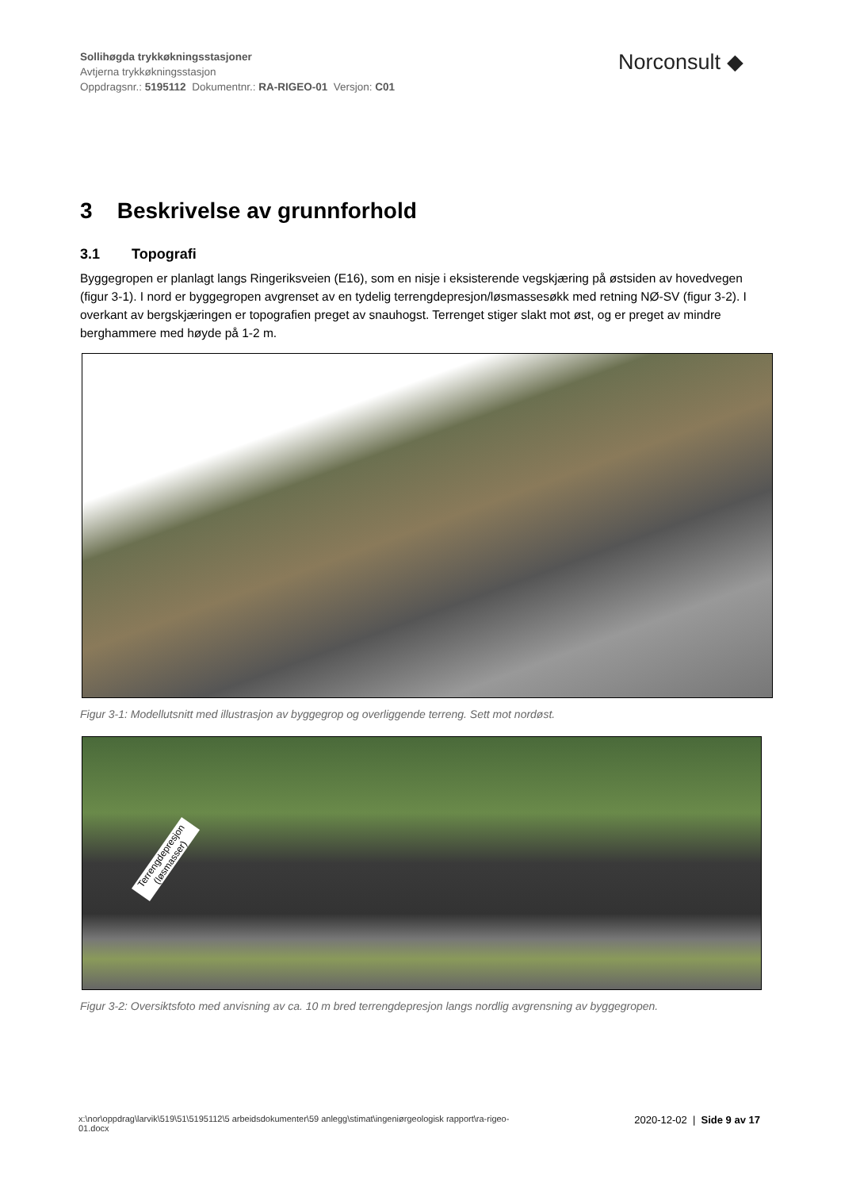Sollihøgda trykkøkningsstasjoner
Avtjerna trykkøkningsstasjon
Oppdragsnr.: 5195112 Dokumentnr.: RA-RIGEO-01 Versjon: C01
Norconsult ◆
3 Beskrivelse av grunnforhold
3.1 Topografi
Byggegropen er planlagt langs Ringeriksveien (E16), som en nisje i eksisterende vegskjæring på østsiden av hovedvegen (figur 3-1). I nord er byggegropen avgrenset av en tydelig terrengdepresjon/løsmassesøkk med retning NØ-SV (figur 3-2). I overkant av bergskjæringen er topografien preget av snauhogst. Terrenget stiger slakt mot øst, og er preget av mindre berghammere med høyde på 1-2 m.
Figur 3-1: Modellutsnitt med illustrasjon av byggegrop og overliggende terreng. Sett mot nordøst.
Terrengdepresjon (løsmasser)
Figur 3-2: Oversiktsfoto med anvisning av ca. 10 m bred terrengdepresjon langs nordlig avgrensning av byggegropen.
x:\nor\oppdrag\larvik\519\51\5195112\5 arbeidsdokumenter\59 anlegg\stimat\ingeniørgeologisk rapport\ra-rigeo-
01.docx
2020-12-02 | Side 9 av 17